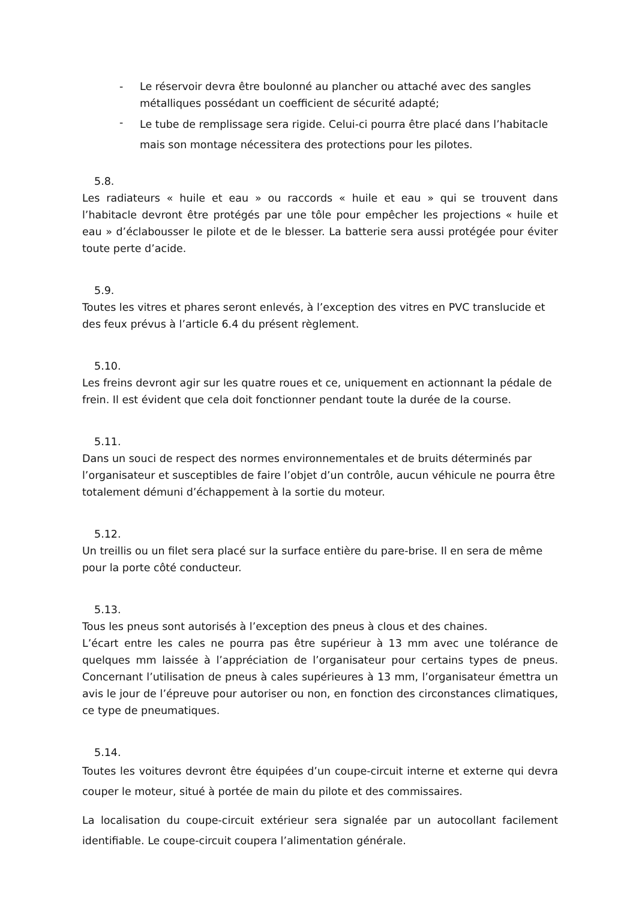- Le réservoir devra être boulonné au plancher ou attaché avec des sangles métalliques possédant un coefficient de sécurité adapté;
- Le tube de remplissage sera rigide. Celui-ci pourra être placé dans l’habitacle mais son montage nécessitera des protections pour les pilotes.
5.8.
Les radiateurs « huile et eau » ou raccords « huile et eau » qui se trouvent dans l’habitacle devront être protégés par une tôle pour empêcher les projections « huile et eau » d’éclabousser le pilote et de le blesser. La batterie sera aussi protégée pour éviter toute perte d’acide.
5.9.
Toutes les vitres et phares seront enlevés, à l’exception des vitres en PVC translucide et des feux prévus à l’article 6.4 du présent règlement.
5.10.
Les freins devront agir sur les quatre roues et ce, uniquement en actionnant la pédale de frein. Il est évident que cela doit fonctionner pendant toute la durée de la course.
5.11.
Dans un souci de respect des normes environnementales et de bruits déterminés par l’organisateur et susceptibles de faire l’objet d’un contrôle, aucun véhicule ne pourra être totalement démuni d’échappement à la sortie du moteur.
5.12.
Un treillis ou un filet sera placé sur la surface entière du pare-brise. Il en sera de même pour la porte côté conducteur.
5.13.
Tous les pneus sont autorisés à l’exception des pneus à clous et des chaines.
L’écart entre les cales ne pourra pas être supérieur à 13 mm avec une tolérance de quelques mm laissée à l’appréciation de l’organisateur pour certains types de pneus. Concernant l’utilisation de pneus à cales supérieures à 13 mm, l’organisateur émettra un avis le jour de l’épreuve pour autoriser ou non, en fonction des circonstances climatiques, ce type de pneumatiques.
5.14.
Toutes les voitures devront être équipées d’un coupe-circuit interne et externe qui devra couper le moteur, situé à portée de main du pilote et des commissaires.
La localisation du coupe-circuit extérieur sera signalée par un autocollant facilement identifiable. Le coupe-circuit coupera l’alimentation générale.